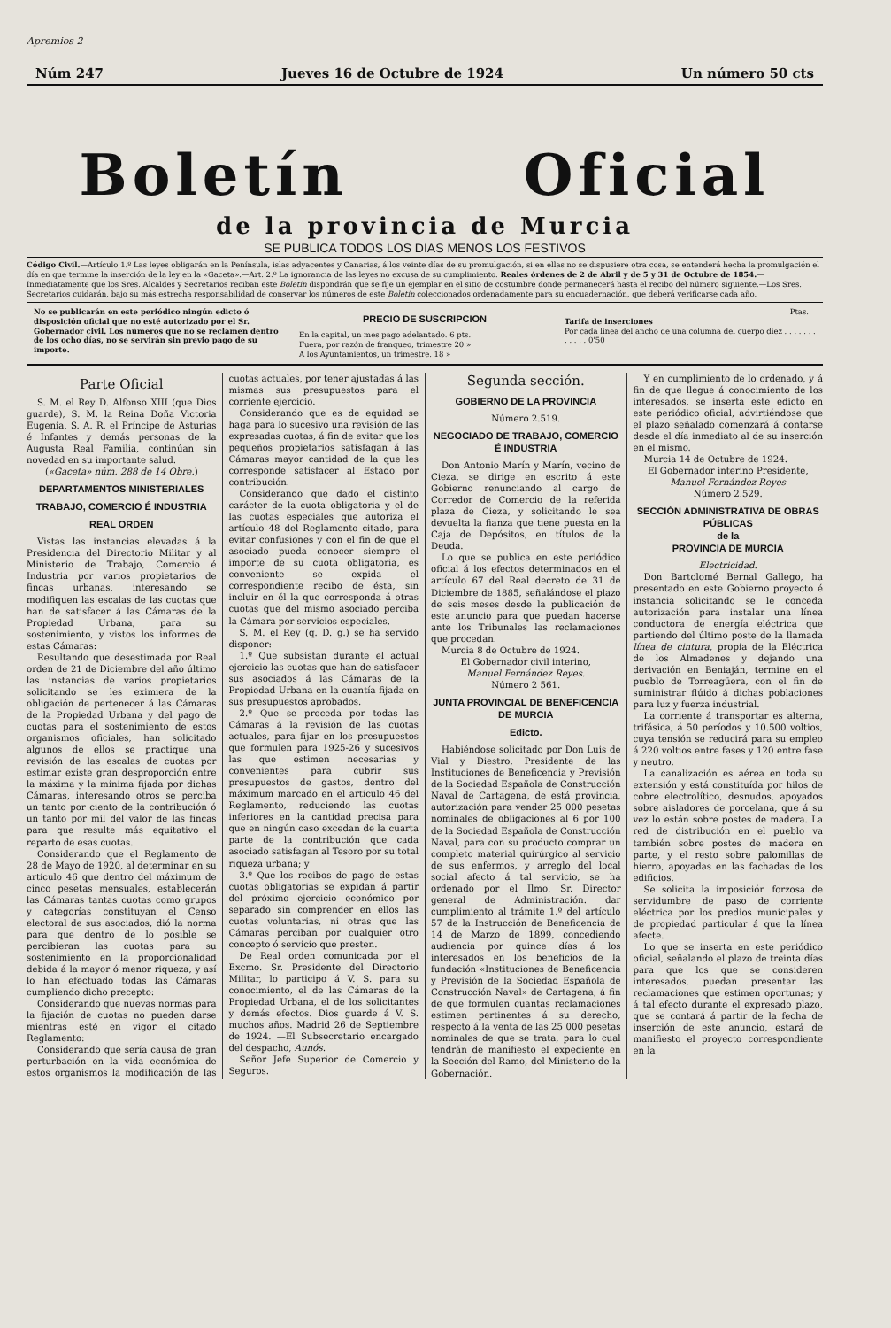Apremios 2
Núm 247 Jueves 16 de Octubre de 1924 Un número 50 cts
Boletín Oficial
de la provincia de Murcia
SE PUBLICA TODOS LOS DIAS MENOS LOS FESTIVOS
Código Civil.—Artículo 1.º Las leyes obligarán en la Península, islas adyacentes y Canarias, á los veinte días de su promulgación, si en ellas no se dispusiere otra cosa, se entenderá hecha la promulgación el día en que termine la inserción de la ley en la «Gaceta».—Art. 2.º La ignorancia de las leyes no excusa de su cumplimiento. Reales órdenes de 2 de Abril y de 5 y 31 de Octubre de 1854.—Inmediatamente que los Sres. Alcaldes y Secretarios reciban este Boletín dispondrán que se fije un ejemplar en el sitio de costumbre donde permanecerá hasta el recibo del número siguiente.—Los Sres. Secretarios cuidarán, bajo su más estrecha responsabilidad de conservar los números de este Boletín coleccionados ordenadamente para su encuadernación, que deberá verificarse cada año.
No se publicarán en este periódico ningún edicto ó disposición oficial que no esté autorizado por el Sr. Gobernador civil. Los números que no se reclamen dentro de los ocho días, no se servirán sin previo pago de su importe.
PRECIO DE SUSCRIPCION
En la capital, un mes pago adelantado. 6 pts.
Fuera, por razón de franqueo, trimestre 20 »
A los Ayuntamientos, un trimestre. 18 »
Ptas.
Tarifa de inserciones
Por cada línea del ancho de una columna del cuerpo diez . . . . . . . . . . . . 0'50
Parte Oficial
S. M. el Rey D. Alfonso XIII (que Dios guarde), S. M. la Reina Doña Victoria Eugenia, S. A. R. el Príncipe de Asturias é Infantes y demás personas de la Augusta Real Familia, continúan sin novedad en su importante salud.
(«Gaceta» núm. 288 de 14 Obre.)
DEPARTAMENTOS MINISTERIALES
TRABAJO, COMERCIO É INDUSTRIA
REAL ORDEN
Vistas las instancias elevadas á la Presidencia del Directorio Militar y al Ministerio de Trabajo, Comercio é Industria por varios propietarios de fincas urbanas, interesando se modifiquen las escalas de las cuotas que han de satisfacer á las Cámaras de la Propiedad Urbana, para su sostenimiento, y vistos los informes de estas Cámaras:
Resultando que desestimada por Real orden de 21 de Diciembre del año último las instancias de varios propietarios solicitando se les eximiera de la obligación de pertenecer á las Cámaras de la Propiedad Urbana y del pago de cuotas para el sostenimiento de estos organismos oficiales, han solicitado algunos de ellos se practique una revisión de las escalas de cuotas por estimar existe gran desproporción entre la máxima y la mínima fijada por dichas Cámaras, interesando otros se perciba un tanto por ciento de la contribución ó un tanto por mil del valor de las fincas para que resulte más equitativo el reparto de esas cuotas.
Considerando que el Reglamento de 28 de Mayo de 1920, al determinar en su artículo 46 que dentro del máximum de cinco pesetas mensuales, establecerán las Cámaras tantas cuotas como grupos y categorías constituyan el Censo electoral de sus asociados, dió la norma para que dentro de lo posible se percibieran las cuotas para su sostenimiento en la proporcionalidad debida á la mayor ó menor riqueza, y así lo han efectuado todas las Cámaras cumpliendo dicho precepto:
Considerando que nuevas normas para la fijación de cuotas no pueden darse mientras esté en vigor el citado Reglamento:
Considerando que sería causa de gran perturbación en la vida económica de estos organismos la modificación de las cuotas actuales, por tener ajustadas á las mismas sus presupuestos para el corriente ejercicio.
Considerando que es de equidad se haga para lo sucesivo una revisión de las expresadas cuotas, á fin de evitar que los pequeños propietarios satisfagan á las Cámaras mayor cantidad de la que les corresponde satisfacer al Estado por contribución.
Considerando que dado el distinto carácter de la cuota obligatoria y el de las cuotas especiales que autoriza el artículo 48 del Reglamento citado, para evitar confusiones y con el fin de que el asociado pueda conocer siempre el importe de su cuota obligatoria, es conveniente se expida el correspondiente recibo de ésta, sin incluir en él la que corresponda á otras cuotas que del mismo asociado perciba la Cámara por servicios especiales,
S. M. el Rey (q. D. g.) se ha servido disponer:
1.º Que subsistan durante el actual ejercicio las cuotas que han de satisfacer sus asociados á las Cámaras de la Propiedad Urbana en la cuantía fijada en sus presupuestos aprobados.
2.º Que se proceda por todas las Cámaras á la revisión de las cuotas actuales, para fijar en los presupuestos que formulen para 1925-26 y sucesivos las que estimen necesarias y convenientes para cubrir sus presupuestos de gastos, dentro del máximum marcado en el artículo 46 del Reglamento, reduciendo las cuotas inferiores en la cantidad precisa para que en ningún caso excedan de la cuarta parte de la contribución que cada asociado satisfagan al Tesoro por su total riqueza urbana; y
3.º Que los recibos de pago de estas cuotas obligatorias se expidan á partir del próximo ejercicio económico por separado sin comprender en ellos las cuotas voluntarias, ni otras que las Cámaras perciban por cualquier otro concepto ó servicio que presten.
De Real orden comunicada por el Excmo. Sr. Presidente del Directorio Militar, lo participo á V. S. para su conocimiento, el de las Cámaras de la Propiedad Urbana, el de los solicitantes y demás efectos. Dios guarde á V. S. muchos años. Madrid 26 de Septiembre de 1924. —El Subsecretario encargado del despacho, Aunós.
Señor Jefe Superior de Comercio y Seguros.
Segunda sección.
GOBIERNO DE LA PROVINCIA
Número 2.519.
NEGOCIADO DE TRABAJO, COMERCIO É INDUSTRIA
Don Antonio Marín y Marín, vecino de Cieza, se dirige en escrito á este Gobierno renunciando al cargo de Corredor de Comercio de la referida plaza de Cieza, y solicitando le sea devuelta la fianza que tiene puesta en la Caja de Depósitos, en títulos de la Deuda.
Lo que se publica en este periódico oficial á los efectos determinados en el artículo 67 del Real decreto de 31 de Diciembre de 1885, señalándose el plazo de seis meses desde la publicación de este anuncio para que puedan hacerse ante los Tribunales las reclamaciones que procedan.
Murcia 8 de Octubre de 1924.
El Gobernador civil interino,
Manuel Fernández Reyes.
Número 2 561.
JUNTA PROVINCIAL DE BENEFICENCIA
DE MURCIA
Edicto.
Habiéndose solicitado por Don Luis de Vial y Diestro, Presidente de las Instituciones de Beneficencia y Previsión de la Sociedad Española de Construcción Naval de Cartagena, de está provincia, autorización para vender 25 000 pesetas nominales de obligaciones al 6 por 100 de la Sociedad Española de Construcción Naval, para con su producto comprar un completo material quirúrgico al servicio de sus enfermos, y arreglo del local social afecto á tal servicio, se ha ordenado por el Ilmo. Sr. Director general de Administración. dar cumplimiento al trámite 1.º del artículo 57 de la Instrucción de Beneficencia de 14 de Marzo de 1899, concediendo audiencia por quince días á los interesados en los beneficios de la fundación «Instituciones de Beneficencia y Previsión de la Sociedad Española de Construcción Naval» de Cartagena, á fin de que formulen cuantas reclamaciones estimen pertinentes á su derecho, respecto á la venta de las 25 000 pesetas nominales de que se trata, para lo cual tendrán de manifiesto el expediente en la Sección del Ramo, del Ministerio de la Gobernación.
Y en cumplimiento de lo ordenado, y á fin de que llegue á conocimiento de los interesados, se inserta este edicto en este periódico oficial, advirtiéndose que el plazo señalado comenzará á contarse desde el día inmediato al de su inserción en el mismo.
Murcia 14 de Octubre de 1924.
El Gobernador interino Presidente,
Manuel Fernández Reyes
Número 2.529.
SECCIÓN ADMINISTRATIVA DE OBRAS PÚBLICAS
de la
PROVINCIA DE MURCIA
Electricidad.
Don Bartolomé Bernal Gallego, ha presentado en este Gobierno proyecto é instancia solicitando se le conceda autorización para instalar una línea conductora de energía eléctrica que partiendo del último poste de la llamada línea de cintura, propia de la Eléctrica de los Almadenes y dejando una derivación en Beniaján, termine en el pueblo de Torreagüera, con el fin de suministrar flúido á dichas poblaciones para luz y fuerza industrial.
La corriente á transportar es alterna, trifásica, á 50 períodos y 10.500 voltios, cuya tensión se reducirá para su empleo á 220 voltios entre fases y 120 entre fase y neutro.
La canalización es aérea en toda su extensión y está constituída por hilos de cobre electrolítico, desnudos, apoyados sobre aisladores de porcelana, que á su vez lo están sobre postes de madera. La red de distribución en el pueblo va también sobre postes de madera en parte, y el resto sobre palomillas de hierro, apoyadas en las fachadas de los edificios.
Se solicita la imposición forzosa de servidumbre de paso de corriente eléctrica por los predios municipales y de propiedad particular á que la línea afecte.
Lo que se inserta en este periódico oficial, señalando el plazo de treinta días para que los que se consideren interesados, puedan presentar las reclamaciones que estimen oportunas; y á tal efecto durante el expresado plazo, que se contará á partir de la fecha de inserción de este anuncio, estará de manifiesto el proyecto correspondiente en la